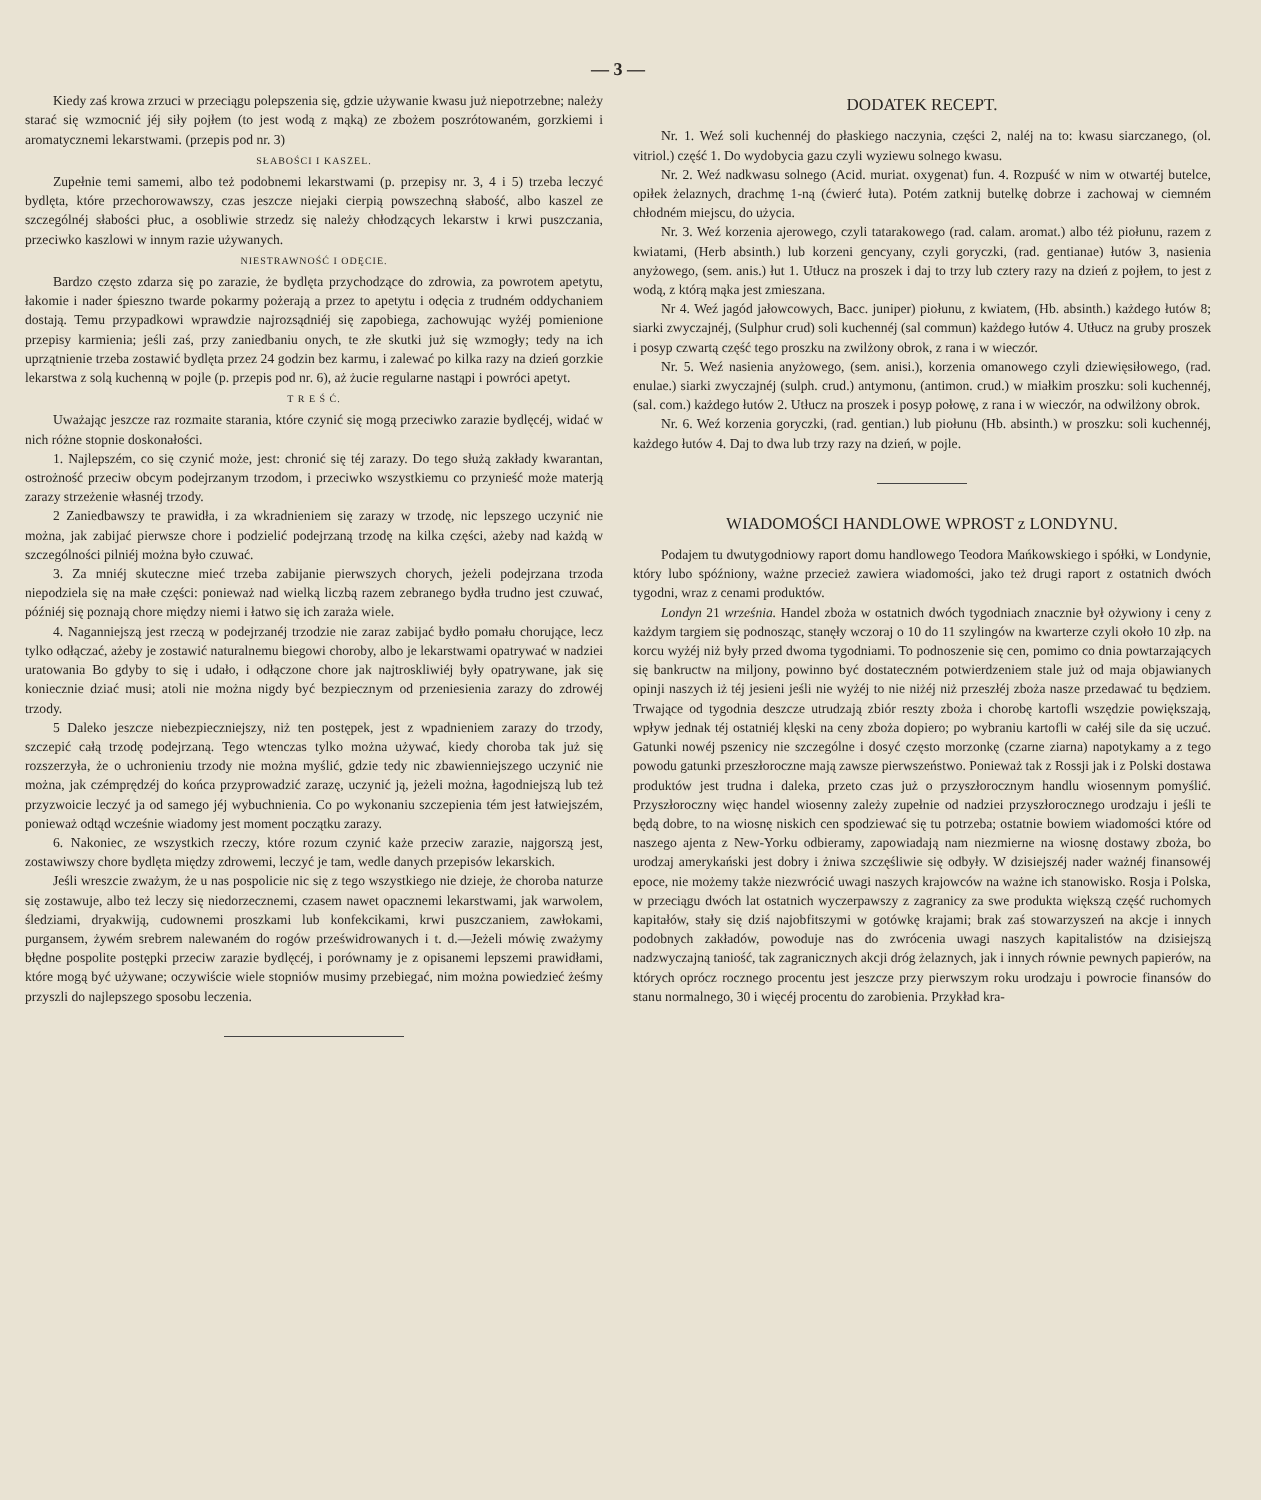— 3 —
Kiedy zaś krowa zrzuci w przeciągu polepszenia się, gdzie używanie kwasu już niepotrzebne; należy starać się wzmocnić jéj siły pojłem (to jest wodą z mąką) ze zbożem poszrótowaném, gorzkiemi i aromatycznemi lekarstwami. (przepis pod nr. 3)
SŁABOŚCI I KASZEL.
Zupełnie temi samemi, albo też podobnemi lekarstwami (p. przepisy nr. 3, 4 i 5) trzeba leczyć bydlęta, które przechorowawszy, czas jeszcze niejaki cierpią powszechną słabość, albo kaszel ze szczególnéj słabości płuc, a osobliwie strzedz się należy chłodzących lekarstw i krwi puszczania, przeciwko kaszlowi w innym razie używanych.
NIESTRAWNOŚĆ I ODĘCIE.
Bardzo często zdarza się po zarazie, że bydlęta przychodzące do zdrowia, za powrotem apetytu, łakomie i nader śpieszno twarde pokarmy pożerają a przez to apetytu i odęcia z trudném oddychaniem dostają. Temu przypadkowi wprawdzie najrozsądniéj się zapobiega, zachowując wyżéj pomienione przepisy karmienia; jeśli zaś, przy zaniedbaniu onych, te złe skutki już się wzmogły; tedy na ich uprzątnienie trzeba zostawić bydlęta przez 24 godzin bez karmu, i zalewać po kilka razy na dzień gorzkie lekarstwa z solą kuchenną w pojle (p. przepis pod nr. 6), aż żucie regularne nastąpi i powróci apetyt.
T R E Ś Ć.
Uważając jeszcze raz rozmaite starania, które czynić się mogą przeciwko zarazie bydlęcéj, widać w nich różne stopnie doskonałości.
1. Najlepszém, co się czynić może, jest: chronić się téj zarazy. Do tego służą zakłady kwarantan, ostrożność przeciw obcym podejrzanym trzodom, i przeciwko wszystkiemu co przynieść może materją zarazy strzeżenie własnéj trzody.
2 Zaniedbawszy te prawidła, i za wkradnieniem się zarazy w trzodę, nic lepszego uczynić nie można, jak zabijać pierwsze chore i podzielić podejrzaną trzodę na kilka części, ażeby nad każdą w szczególności pilniéj można było czuwać.
3. Za mniéj skuteczne mieć trzeba zabijanie pierwszych chorych, jeżeli podejrzana trzoda niepodziela się na małe części: ponieważ nad wielką liczbą razem zebranego bydła trudno jest czuwać, późniéj się poznają chore między niemi i łatwo się ich zaraża wiele.
4. Naganniejszą jest rzeczą w podejrzanéj trzodzie nie zaraz zabijać bydło pomału chorujące, lecz tylko odłączać, ażeby je zostawić naturalnemu biegowi choroby, albo je lekarstwami opatrywać w nadziei uratowania Bo gdyby to się i udało, i odłączone chore jak najtroskliwiéj były opatrywane, jak się koniecznie dziać musi; atoli nie można nigdy być bezpiecznym od przeniesienia zarazy do zdrowéj trzody.
5 Daleko jeszcze niebezpieczniejszy, niż ten postępek, jest z wpadnieniem zarazy do trzody, szczepić całą trzodę podejrzaną. Tego wtenczas tylko można używać, kiedy choroba tak już się rozszerzyła, że o uchronieniu trzody nie można myślić, gdzie tedy nic zbawienniejszego uczynić nie można, jak czémprędzéj do końca przyprowadzić zarazę, uczynić ją, jeżeli można, łagodniejszą lub też przyzwoicie leczyć ja od samego jéj wybuchnienia. Co po wykonaniu szczepienia tém jest łatwiejszém, ponieważ odtąd wcześnie wiadomy jest moment początku zarazy.
6. Nakoniec, ze wszystkich rzeczy, które rozum czynić każe przeciw zarazie, najgorszą jest, zostawiwszy chore bydlęta między zdrowemi, leczyć je tam, wedle danych przepisów lekarskich.
Jeśli wreszcie zważym, że u nas pospolicie nic się z tego wszystkiego nie dzieje, że choroba naturze się zostawuje, albo też leczy się niedorzecznemi, czasem nawet opacznemi lekarstwami, jak warwolem, śledziami, dryakwiją, cudownemi proszkami lub konfekcikami, krwi puszczaniem, zawłokami, purgansem, żywém srebrem nalewaném do rogów prześwidrowanych i t. d.—Jeżeli mówię zważymy błędne pospolite postępki przeciw zarazie bydlęcéj, i porównamy je z opisanemi lepszemi prawidłami, które mogą być używane; oczywiście wiele stopniów musimy przebiegać, nim można powiedzieć żeśmy przyszli do najlepszego sposobu leczenia.
DODATEK RECEPT.
Nr. 1. Weź soli kuchennéj do płaskiego naczynia, części 2, naléj na to: kwasu siarczanego, (ol. vitriol.) część 1. Do wydobycia gazu czyli wyziewu solnego kwasu.
Nr. 2. Weź nadkwasu solnego (Acid. muriat. oxygenat) fun. 4. Rozpuść w nim w otwartéj butelce, opiłek żelaznych, drachmę 1-ną (ćwierć łuta). Potém zatknij butelkę dobrze i zachowaj w ciemném chłodném miejscu, do użycia.
Nr. 3. Weź korzenia ajerowego, czyli tatarakowego (rad. calam. aromat.) albo téż piołunu, razem z kwiatami, (Herb absinth.) lub korzeni gencyany, czyli goryczki, (rad. gentianae) łutów 3, nasienia anyżowego, (sem. anis.) łut 1. Utłucz na proszek i daj to trzy lub cztery razy na dzień z pojłem, to jest z wodą, z którą mąka jest zmieszana.
Nr 4. Weź jagód jałowcowych, Bacc. juniper) piołunu, z kwiatem, (Hb. absinth.) każdego łutów 8; siarki zwyczajnéj, (Sulphur crud) soli kuchennéj (sal commun) każdego łutów 4. Utłucz na gruby proszek i posyp czwartą część tego proszku na zwilżony obrok, z rana i w wieczór.
Nr. 5. Weź nasienia anyżowego, (sem. anisi.), korzenia omanowego czyli dziewięsiłowego, (rad. enulae.) siarki zwyczajnéj (sulph. crud.) antymonu, (antimon. crud.) w miałkim proszku: soli kuchennéj, (sal. com.) każdego łutów 2. Utłucz na proszek i posyp połowę, z rana i w wieczór, na odwilżony obrok.
Nr. 6. Weź korzenia goryczki, (rad. gentian.) lub piołunu (Hb. absinth.) w proszku: soli kuchennéj, każdego łutów 4. Daj to dwa lub trzy razy na dzień, w pojle.
WIADOMOŚCI HANDLOWE WPROST z LONDYNU.
Podajem tu dwutygodniowy raport domu handlowego Teodora Mańkowskiego i spółki, w Londynie, który lubo spóźniony, ważne przecież zawiera wiadomości, jako też drugi raport z ostatnich dwóch tygodni, wraz z cenami produktów.
Londyn 21 września. Handel zboża w ostatnich dwóch tygodniach znacznie był ożywiony i ceny z każdym targiem się podnosząc, stanęły wczoraj o 10 do 11 szylingów na kwarterze czyli około 10 złp. na korcu wyżéj niż były przed dwoma tygodniami. To podnoszenie się cen, pomimo co dnia powtarzających się bankructw na miljony, powinno być dostateczném potwierdzeniem stale już od maja objawianych opinji naszych iż téj jesieni jeśli nie wyżéj to nie niżéj niż przeszłéj zboża nasze przedawać tu będziem. Trwające od tygodnia deszcze utrudzają zbiór reszty zboża i chorobę kartofli wszędzie powiększają, wpływ jednak téj ostatniéj klęski na ceny zboża dopiero; po wybraniu kartofli w całéj sile da się uczuć. Gatunki nowéj pszenicy nie szczególne i dosyć często morzonkę (czarne ziarna) napotykamy a z tego powodu gatunki przeszłoroczne mają zawsze pierwszeństwo. Ponieważ tak z Rossji jak i z Polski dostawa produktów jest trudna i daleka, przeto czas już o przyszłorocznym handlu wiosennym pomyślić. Przyszłoroczny więc handel wiosenny zależy zupełnie od nadziei przyszłorocznego urodzaju i jeśli te będą dobre, to na wiosnę niskich cen spodziewać się tu potrzeba; ostatnie bowiem wiadomości które od naszego ajenta z New-Yorku odbieramy, zapowiadają nam niezmierne na wiosnę dostawy zboża, bo urodzaj amerykański jest dobry i żniwa szczęśliwie się odbyły. W dzisiejszéj nader ważnéj finansowéj epoce, nie możemy także niezwrócić uwagi naszych krajowców na ważne ich stanowisko. Rosja i Polska, w przeciągu dwóch lat ostatnich wyczerpawszy z zagranicy za swe produkta większą część ruchomych kapitałów, stały się dziś najobfitszymi w gotówkę krajami; brak zaś stowarzyszeń na akcje i innych podobnych zakładów, powoduje nas do zwrócenia uwagi naszych kapitalistów na dzisiejszą nadzwyczajną taniość, tak zagranicznych akcji dróg żelaznych, jak i innych równie pewnych papierów, na których oprócz rocznego procentu jest jeszcze przy pierwszym roku urodzaju i powrocie finansów do stanu normalnego, 30 i więcéj procentu do zarobienia. Przykład kra-